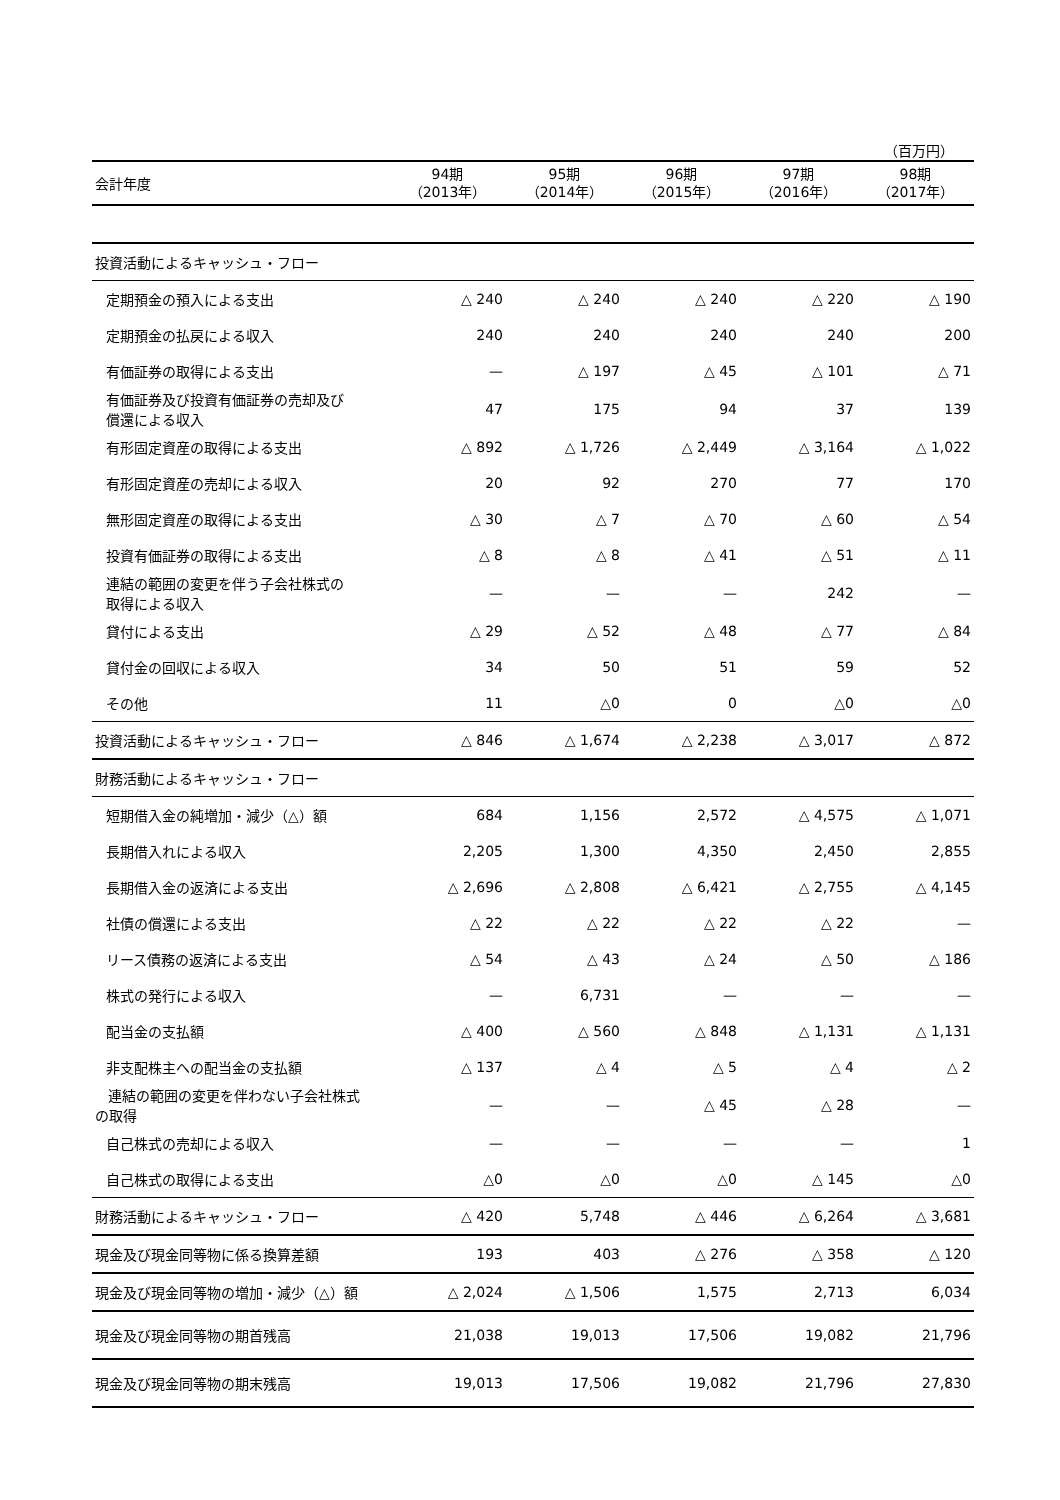（百万円）
| 会計年度 | 94期 （2013年） | 95期 （2014年） | 96期 （2015年） | 97期 （2016年） | 98期 （2017年） |
| 投資活動によるキャッシュ・フロー | | | | | |
| 定期預金の預入による支出 | △ 240 | △ 240 | △ 240 | △ 220 | △ 190 |
| 定期預金の払戻による収入 | 240 | 240 | 240 | 240 | 200 |
| 有価証券の取得による支出 | — | △ 197 | △ 45 | △ 101 | △ 71 |
| 有価証券及び投資有価証券の売却及び 償還による収入 | 47 | 175 | 94 | 37 | 139 |
| 有形固定資産の取得による支出 | △ 892 | △ 1,726 | △ 2,449 | △ 3,164 | △ 1,022 |
| 有形固定資産の売却による収入 | 20 | 92 | 270 | 77 | 170 |
| 無形固定資産の取得による支出 | △ 30 | △ 7 | △ 70 | △ 60 | △ 54 |
| 投資有価証券の取得による支出 | △ 8 | △ 8 | △ 41 | △ 51 | △ 11 |
| 連結の範囲の変更を伴う子会社株式の 取得による収入 | — | — | — | 242 | — |
| 貸付による支出 | △ 29 | △ 52 | △ 48 | △ 77 | △ 84 |
| 貸付金の回収による収入 | 34 | 50 | 51 | 59 | 52 |
| その他 | 11 | △0 | 0 | △0 | △0 |
| 投資活動によるキャッシュ・フロー | △ 846 | △ 1,674 | △ 2,238 | △ 3,017 | △ 872 |
| 財務活動によるキャッシュ・フロー | | | | | |
| 短期借入金の純増加・減少（△）額 | 684 | 1,156 | 2,572 | △ 4,575 | △ 1,071 |
| 長期借入れによる収入 | 2,205 | 1,300 | 4,350 | 2,450 | 2,855 |
| 長期借入金の返済による支出 | △ 2,696 | △ 2,808 | △ 6,421 | △ 2,755 | △ 4,145 |
| 社債の償還による支出 | △ 22 | △ 22 | △ 22 | △ 22 | — |
| リース債務の返済による支出 | △ 54 | △ 43 | △ 24 | △ 50 | △ 186 |
| 株式の発行による収入 | — | 6,731 | — | — | — |
| 配当金の支払額 | △ 400 | △ 560 | △ 848 | △ 1,131 | △ 1,131 |
| 非支配株主への配当金の支払額 | △ 137 | △ 4 | △ 5 | △ 4 | △ 2 |
| 連結の範囲の変更を伴わない子会社株式 の取得 | — | — | △ 45 | △ 28 | — |
| 自己株式の売却による収入 | — | — | — | — | 1 |
| 自己株式の取得による支出 | △0 | △0 | △0 | △ 145 | △0 |
| 財務活動によるキャッシュ・フロー | △ 420 | 5,748 | △ 446 | △ 6,264 | △ 3,681 |
| 現金及び現金同等物に係る換算差額 | 193 | 403 | △ 276 | △ 358 | △ 120 |
| 現金及び現金同等物の増加・減少（△）額 | △ 2,024 | △ 1,506 | 1,575 | 2,713 | 6,034 |
| 現金及び現金同等物の期首残高 | 21,038 | 19,013 | 17,506 | 19,082 | 21,796 |
| 現金及び現金同等物の期末残高 | 19,013 | 17,506 | 19,082 | 21,796 | 27,830 |